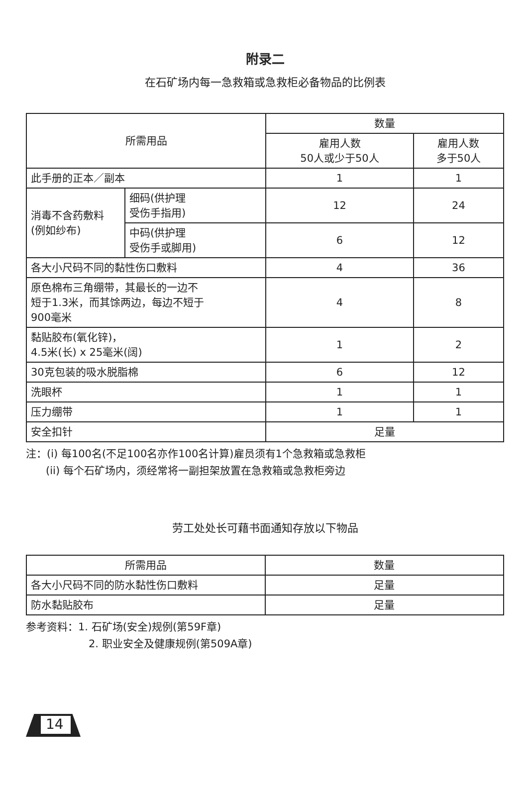附录二
在石矿场内每一急救箱或急救柜必备物品的比例表
| 所需用品 | | 数量 | |
| --- | --- | --- | --- |
| | | 雇用人数 50人或少于50人 | 雇用人数 多于50人 |
| 此手册的正本／副本 | | 1 | 1 |
| 消毒不含药敷料 (例如纱布) | 细码(供护理 受伤手指用) | 12 | 24 |
| | 中码(供护理 受伤手或脚用) | 6 | 12 |
| 各大小尺码不同的黏性伤口敷料 | | 4 | 36 |
| 原色棉布三角绷带，其最长的一边不 短于1.3米，而其馀两边，每边不短于 900毫米 | | 4 | 8 |
| 黏贴胶布(氧化锌)， 4.5米(长) x 25毫米(阔) | | 1 | 2 |
| 30克包装的吸水脱脂棉 | | 6 | 12 |
| 洗眼杯 | | 1 | 1 |
| 压力绷带 | | 1 | 1 |
| 安全扣针 | | 足量 | |
注：(i) 每100名(不足100名亦作100名计算)雇员须有1个急救箱或急救柜
(ii) 每个石矿场内，须经常将一副担架放置在急救箱或急救柜旁边
劳工处处长可藉书面通知存放以下物品
| 所需用品 | 数量 |
| --- | --- |
| 各大小尺码不同的防水黏性伤口敷料 | 足量 |
| 防水黏贴胶布 | 足量 |
参考资料：1. 石矿场(安全)规例(第59F章)
2. 职业安全及健康规例(第509A章)
14